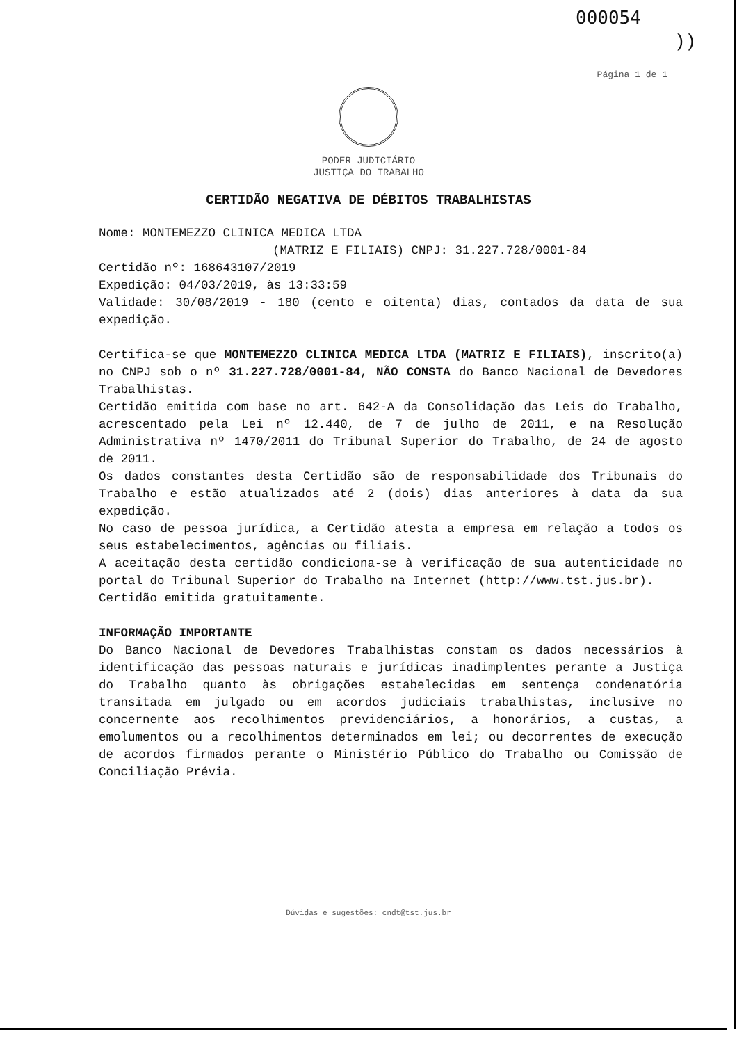000054
))
Página 1 de 1
PODER JUDICIÁRIO
JUSTIÇA DO TRABALHO
CERTIDÃO NEGATIVA DE DÉBITOS TRABALHISTAS
Nome: MONTEMEZZO CLINICA MEDICA LTDA
(MATRIZ E FILIAIS) CNPJ: 31.227.728/0001-84
Certidão nº: 168643107/2019
Expedição: 04/03/2019, às 13:33:59
Validade: 30/08/2019 - 180 (cento e oitenta) dias, contados da data de sua expedição.
Certifica-se que MONTEMEZZO CLINICA MEDICA LTDA (MATRIZ E FILIAIS), inscrito(a) no CNPJ sob o nº 31.227.728/0001-84, NÃO CONSTA do Banco Nacional de Devedores Trabalhistas.
Certidão emitida com base no art. 642-A da Consolidação das Leis do Trabalho, acrescentado pela Lei nº 12.440, de 7 de julho de 2011, e na Resolução Administrativa nº 1470/2011 do Tribunal Superior do Trabalho, de 24 de agosto de 2011.
Os dados constantes desta Certidão são de responsabilidade dos Tribunais do Trabalho e estão atualizados até 2 (dois) dias anteriores à data da sua expedição.
No caso de pessoa jurídica, a Certidão atesta a empresa em relação a todos os seus estabelecimentos, agências ou filiais.
A aceitação desta certidão condiciona-se à verificação de sua autenticidade no portal do Tribunal Superior do Trabalho na Internet (http://www.tst.jus.br).
Certidão emitida gratuitamente.
INFORMAÇÃO IMPORTANTE
Do Banco Nacional de Devedores Trabalhistas constam os dados necessários à identificação das pessoas naturais e jurídicas inadimplentes perante a Justiça do Trabalho quanto às obrigações estabelecidas em sentença condenatória transitada em julgado ou em acordos judiciais trabalhistas, inclusive no concernente aos recolhimentos previdenciários, a honorários, a custas, a emolumentos ou a recolhimentos determinados em lei; ou decorrentes de execução de acordos firmados perante o Ministério Público do Trabalho ou Comissão de Conciliação Prévia.
Dúvidas e sugestões: cndt@tst.jus.br